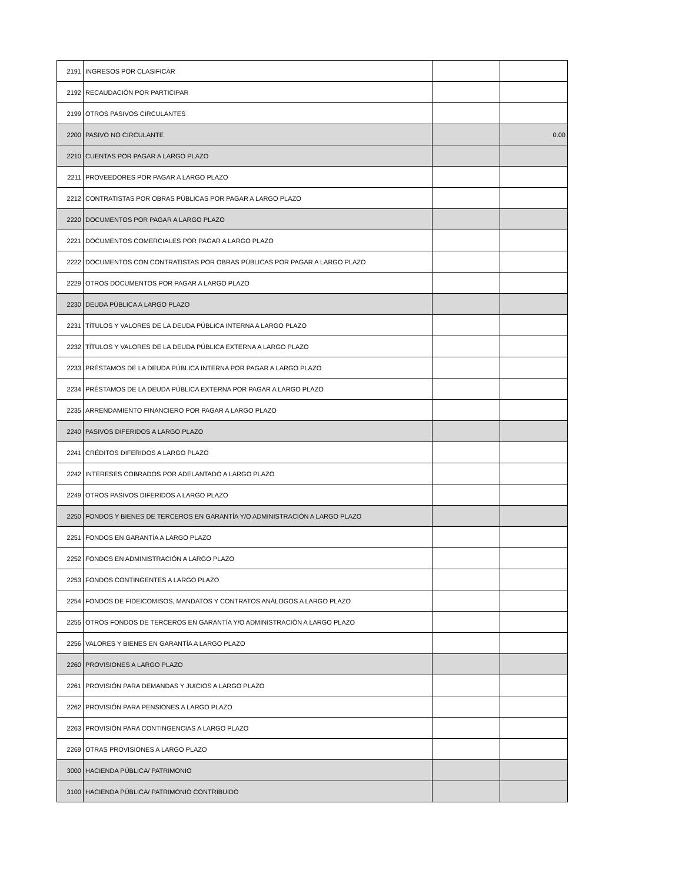| 2191 | INGRESOS POR CLASIFICAR | | |
| 2192 | RECAUDACIÓN POR PARTICIPAR | | |
| 2199 | OTROS PASIVOS CIRCULANTES | | |
| 2200 | PASIVO NO CIRCULANTE | | 0.00 |
| 2210 | CUENTAS POR PAGAR A LARGO PLAZO | | |
| 2211 | PROVEEDORES POR PAGAR A LARGO PLAZO | | |
| 2212 | CONTRATISTAS POR OBRAS PÚBLICAS POR PAGAR A LARGO PLAZO | | |
| 2220 | DOCUMENTOS POR PAGAR A LARGO PLAZO | | |
| 2221 | DOCUMENTOS COMERCIALES POR PAGAR A LARGO PLAZO | | |
| 2222 | DOCUMENTOS CON CONTRATISTAS POR OBRAS PÚBLICAS POR PAGAR A LARGO PLAZO | | |
| 2229 | OTROS DOCUMENTOS POR PAGAR A LARGO PLAZO | | |
| 2230 | DEUDA PÚBLICA A LARGO PLAZO | | |
| 2231 | TÍTULOS Y VALORES DE LA DEUDA PÚBLICA INTERNA A LARGO PLAZO | | |
| 2232 | TÍTULOS Y VALORES DE LA DEUDA PÚBLICA EXTERNA A LARGO PLAZO | | |
| 2233 | PRÉSTAMOS DE LA DEUDA PÚBLICA INTERNA POR PAGAR A LARGO PLAZO | | |
| 2234 | PRÉSTAMOS DE LA DEUDA PÚBLICA EXTERNA POR PAGAR A LARGO PLAZO | | |
| 2235 | ARRENDAMIENTO FINANCIERO POR PAGAR A LARGO PLAZO | | |
| 2240 | PASIVOS DIFERIDOS A LARGO PLAZO | | |
| 2241 | CRÉDITOS DIFERIDOS A LARGO PLAZO | | |
| 2242 | INTERESES COBRADOS POR ADELANTADO A LARGO PLAZO | | |
| 2249 | OTROS PASIVOS DIFERIDOS A LARGO PLAZO | | |
| 2250 | FONDOS Y BIENES DE TERCEROS EN GARANTÍA Y/O ADMINISTRACIÓN A LARGO PLAZO | | |
| 2251 | FONDOS EN GARANTÍA A LARGO PLAZO | | |
| 2252 | FONDOS EN ADMINISTRACIÓN A LARGO PLAZO | | |
| 2253 | FONDOS CONTINGENTES A LARGO PLAZO | | |
| 2254 | FONDOS DE FIDEICOMISOS, MANDATOS Y CONTRATOS ANÁLOGOS A LARGO PLAZO | | |
| 2255 | OTROS FONDOS DE TERCEROS EN GARANTÍA Y/O ADMINISTRACIÓN A LARGO PLAZO | | |
| 2256 | VALORES Y BIENES EN GARANTÍA A LARGO PLAZO | | |
| 2260 | PROVISIONES A LARGO PLAZO | | |
| 2261 | PROVISIÓN PARA DEMANDAS Y JUICIOS A LARGO PLAZO | | |
| 2262 | PROVISIÓN PARA PENSIONES A LARGO PLAZO | | |
| 2263 | PROVISIÓN PARA CONTINGENCIAS A LARGO PLAZO | | |
| 2269 | OTRAS PROVISIONES A LARGO PLAZO | | |
| 3000 | HACIENDA PÚBLICA/ PATRIMONIO | | |
| 3100 | HACIENDA PÚBLICA/ PATRIMONIO CONTRIBUIDO | | |